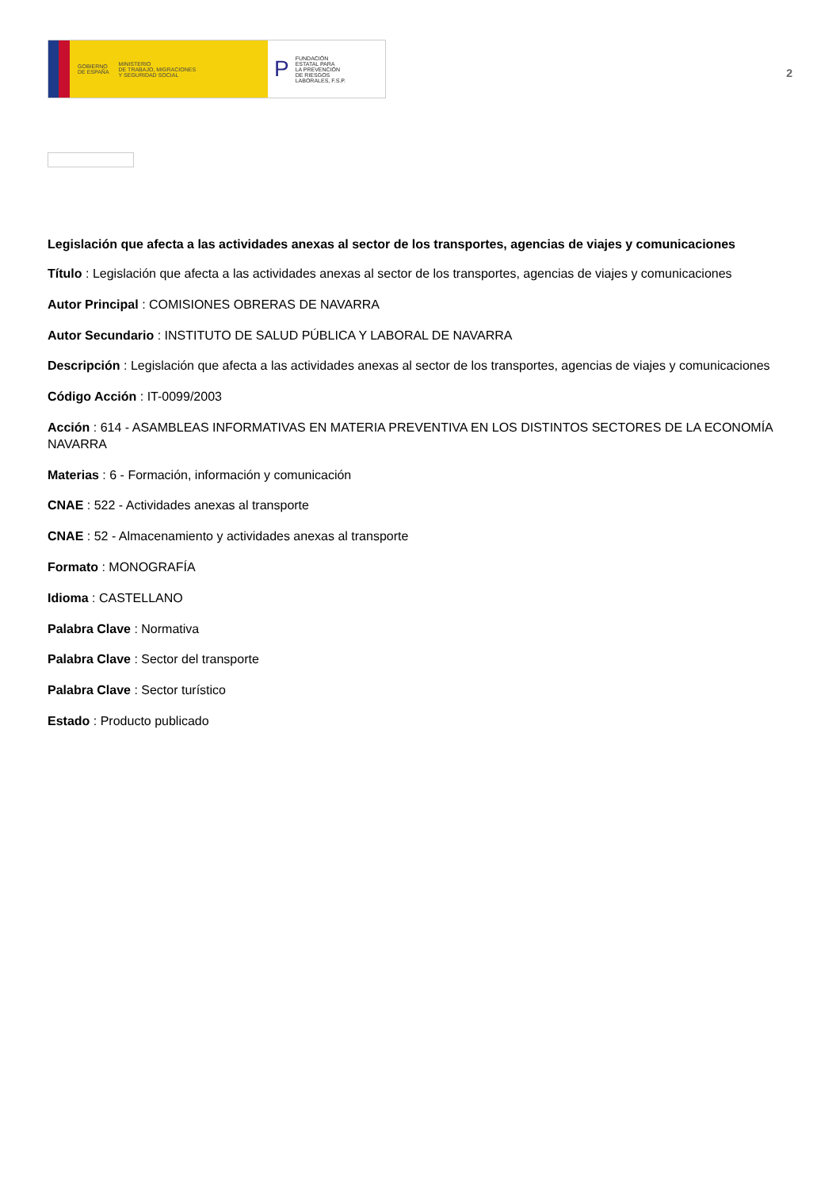GOBIERNO
DE ESPAÑA MINISTERIO
DE TRABAJO, MIGRACIONES
Y SEGURIDAD SOCIAL
P FUNDACIÓN
ESTATAL PARA
LA PREVENCIÓN
DE RIESGOS
LABORALES, F.S.P.
2
Legislación que afecta a las actividades anexas al sector de los transportes, agencias de viajes y comunicaciones
Título : Legislación que afecta a las actividades anexas al sector de los transportes, agencias de viajes y comunicaciones
Autor Principal : COMISIONES OBRERAS DE NAVARRA
Autor Secundario : INSTITUTO DE SALUD PÚBLICA Y LABORAL DE NAVARRA
Descripción : Legislación que afecta a las actividades anexas al sector de los transportes, agencias de viajes y comunicaciones
Código Acción : IT-0099/2003
Acción : 614 - ASAMBLEAS INFORMATIVAS EN MATERIA PREVENTIVA EN LOS DISTINTOS SECTORES DE LA ECONOMÍA NAVARRA
Materias : 6 - Formación, información y comunicación
CNAE : 522 - Actividades anexas al transporte
CNAE : 52 - Almacenamiento y actividades anexas al transporte
Formato : MONOGRAFÍA
Idioma : CASTELLANO
Palabra Clave : Normativa
Palabra Clave : Sector del transporte
Palabra Clave : Sector turístico
Estado : Producto publicado